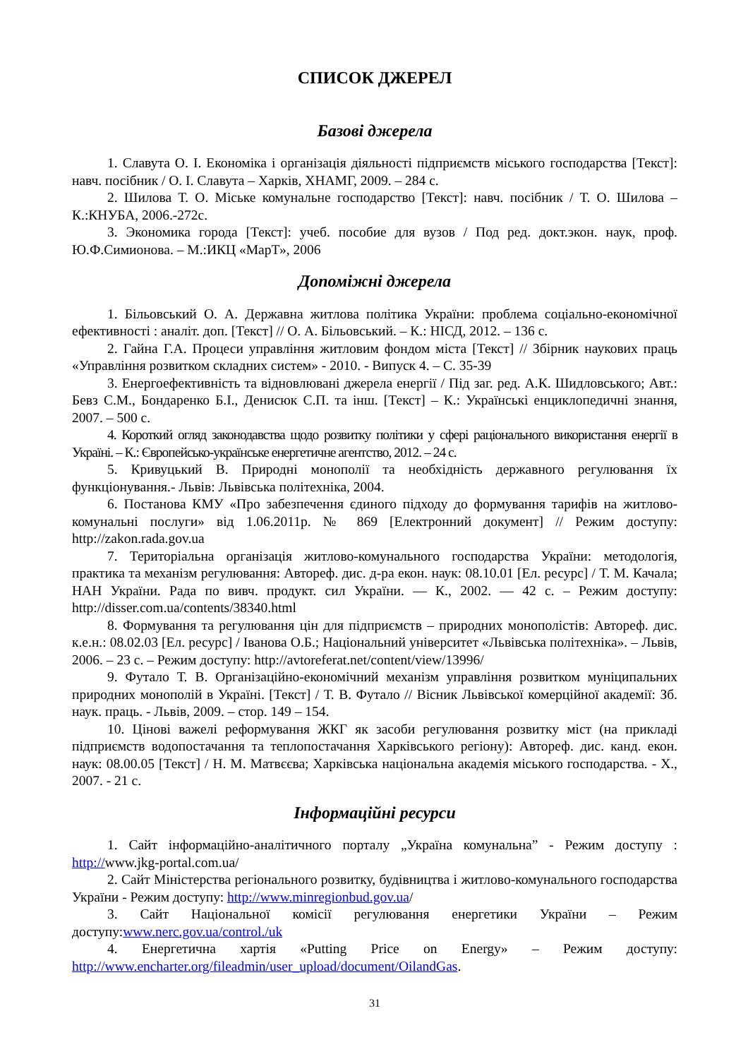СПИСОК ДЖЕРЕЛ
Базові джерела
1. Славута О. І. Економіка і організація діяльності підприємств міського господарства [Текст]: навч. посібник / О. І. Славута – Харків, ХНАМГ, 2009. – 284 с.
2. Шилова Т. О. Міське комунальне господарство [Текст]: навч. посібник / Т. О. Шилова – К.:КНУБА, 2006.-272с.
3. Экономика города [Текст]: учеб. пособие для вузов / Под ред. докт.экон. наук, проф. Ю.Ф.Симионова. – М.:ИКЦ «МарТ», 2006
Допоміжні джерела
1. Більовський О. А. Державна житлова політика України: проблема соціально-економічної ефективності : аналіт. доп. [Текст] // О. А. Більовський. – К.: НІСД, 2012. – 136 с.
2. Гайна Г.А. Процеси управління житловим фондом міста [Текст] // Збірник наукових праць «Управління розвитком складних систем» - 2010. - Випуск 4. – С. 35-39
3. Енергоефективність та відновлювані джерела енергії / Під заг. ред. А.К. Шидловського; Авт.: Бевз С.М., Бондаренко Б.І., Денисюк С.П. та інш. [Текст] – К.: Українські енциклопедичні знання, 2007. – 500 с.
4. Короткий огляд законодавства щодо розвитку політики у сфері раціонального використання енергії в Україні. – К.: Європейсько-українське енергетичне агентство, 2012. – 24 с.
5. Кривуцький В. Природні монополії та необхідність державного регулювання їх функціонування.- Львів: Львівська політехніка, 2004.
6. Постанова КМУ «Про забезпечення єдиного підходу до формування тарифів на житлово-комунальні послуги» від 1.06.2011р. № 869 [Електронний документ] // Режим доступу: http://zakon.rada.gov.ua
7. Територіальна організація житлово-комунального господарства України: методологія, практика та механізм регулювання: Автореф. дис. д-ра екон. наук: 08.10.01 [Ел. ресурс] / Т. М. Качала; НАН України. Рада по вивч. продукт. сил України. — К., 2002. — 42 с. – Режим доступу: http://disser.com.ua/contents/38340.html
8. Формування та регулювання цін для підприємств – природних монополістів: Автореф. дис. к.е.н.: 08.02.03 [Ел. ресурс] / Іванова О.Б.; Національний університет «Львівська політехніка». – Львів, 2006. – 23 с. – Режим доступу: http://avtoreferat.net/content/view/13996/
9. Футало Т. В. Організаційно-економічний механізм управління розвитком муніципальних природних монополій в Україні. [Текст] / Т. В. Футало // Вісник Львівської комерційної академії: Зб. наук. праць. - Львів, 2009. – стор. 149 – 154.
10. Цінові важелі реформування ЖКГ як засоби регулювання розвитку міст (на прикладі підприємств водопостачання та теплопостачання Харківського регіону): Автореф. дис. канд. екон. наук: 08.00.05 [Текст] / Н. М. Матвєєва; Харківська національна академія міського господарства. - Х., 2007. - 21 с.
Інформаційні ресурси
1. Сайт інформаційно-аналітичного порталу „Україна комунальна” - Режим доступу : http://www.jkg-portal.com.ua/
2. Сайт Міністерства регіонального розвитку, будівництва і житлово-комунального господарства України - Режим доступу: http://www.minregionbud.gov.ua/
3. Сайт Національної комісії регулювання енергетики України – Режим доступу:www.nerc.gov.ua/control./uk
4. Енергетична хартія «Putting Price on Energy» – Режим доступу: http://www.encharter.org/fileadmin/user_upload/document/OilandGas.
31